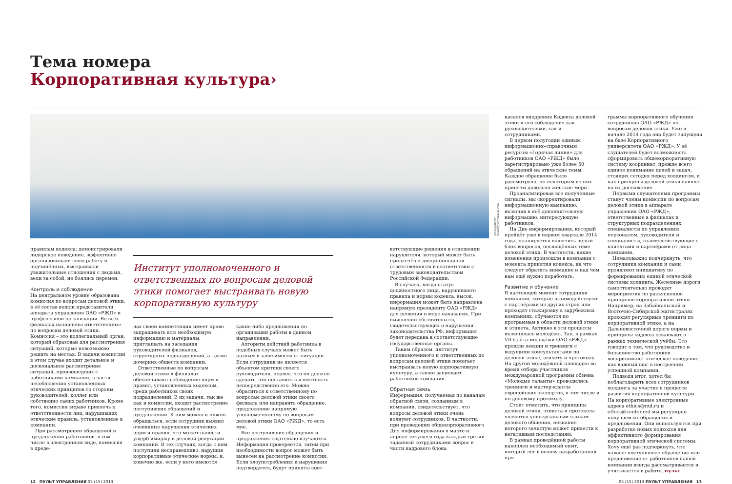Тема номера
Корпоративная культура›
правилам кодекса: демонстрировали лидерское поведение, эффективно организовывали свою работу и подчинённых, выстраивали уважительные отношения с людьми, вели за собой, не боялись перемен.
Контроль и соблюдение
На центральном уровне образована комиссия по вопросам деловой этики, в её состав вошли представители аппарата управления ОАО «РЖД» и профсоюзной организации. Во всех филиалах назначены ответственные по вопросам деловой этики. Комиссия – это коллегиальный орган, который образован для рассмотрения ситуаций, которые невозможно решить на местах. В задачи комиссии в этом случае входит детальное и доскональное рассмотрение ситуаций, произошедших с работниками компании, в части несоблюдения установленных этических принципов со стороны руководителей, коллег или собственно самих работников. Кроме того, комиссия вправе привлечь к ответственности лиц, нарушивших этические правила, установленные в компании.
При рассмотрении обращений и предложений работников, в том числе в электронном виде, комиссия в преде-
Институт уполномоченного и ответственных по вопросам деловой этики помогает выстраивать новую корпоративную культуру
лах своей компетенции имеет право запрашивать всю необходимую информацию и материалы, приглашать на заседания руководителей филиалов, структурных подразделений, а также дочерних обществ компании.
Ответственные по вопросам деловой этики в филиалах обеспечивают соблюдение норм и правил, установленных кодексом, среди работников своих подразделений. В их задачи, так же как и комиссии, входит рассмотрение поступивших обращений и предложений. К ним можно и нужно обращаться, если сотрудник выявил очевидные нарушения этических норм и правил, что может нанести ущерб имиджу и деловой репутации компании. В тех случаях, когда с ним поступили несправедливо, нарушив корпоративные этические нормы, и, конечно же, если у него имеются
какие-либо предложения по организации работы в данном направлении.
Алгоритм действий работника в подобных случаях может быть разным в зависимости от ситуации. Если сотрудник не является объектом критики своего руководителя, первое, что он должен сделать, это поставить в известность непосредственно его. Можно обратиться к ответственному по вопросам деловой этики своего филиала или направить обращение, предложение напрямую уполномоченному по вопросам деловой этики ОАО «РЖД», то есть мне.
Все поступившие обращения и предложения тщательно изучаются. Информация проверяется, затем при необходимости вопрос может быть вынесен на рассмотрение комиссии. Если злоупотребления и нарушения подтвердятся, будут приняты соот-
ветствующие решения в отношении нарушителя, который может быть привлечён к дисциплинарной ответственности в соответствии с трудовым законодательством Российской Федерации.
В случаях, когда статус должностного лица, нарушившего правила и нормы кодекса, высок, информация может быть направлена напрямую президенту ОАО «РЖД» для решения о мере наказания. При выяснении обстоятельств, свидетельствующих о нарушении законодательства РФ, информация будет передана в соответствующие государственные органы.
Таким образом, институт уполномоченного и ответственных по вопросам деловой этики помогает выстраивать новую корпоративную культуру, а также защищает работников компании.
Обратная связь
Информация, получаемая по каналам обратной связи, созданным в компании, свидетельствует, что вопросы деловой этики очень волнуют сотрудников. В частности, при проведении общекорпоративного Дня информирования в марте и апреле текущего года каждый третий заданный сотрудниками вопрос в части кадрового блока
STONE/GETTY IMAGES/FOTOBANK.COM
касался внедрения Кодекса деловой этики и его соблюдения как руководителями, так и сотрудниками.
В первом полугодии единым информационно-справочным ресурсом «Горячая линия» для работников ОАО «РЖД» было зарегистрировано уже более 50 обращений на этические темы. Каждое обращение было рассмотрено, по некоторым из них приняты довольно жёсткие меры.
Проанализировав все полученные сигналы, мы скорректировали информационную кампанию, включив в неё дополнительную информацию, интересующую работников.
На Дне информирования, который пройдёт уже в первом квартале 2014 года, планируется включить целый блок вопросов, посвящённых теме деловой этики. В частности, какие изменения произошли в компании с момента принятия кодекса, на что следует обратить внимание и над чем нам ещё нужно поработать.
Развитие и обучение
В настоящий момент сотрудники компании, которые взаимодействуют с партнёрами из других стран или проходят стажировку в зарубежных компаниях, обучаются по программам в области деловой этики и этикета. Активно в эти процессы включилась молодёжь. Так, в рамках VII Слёта молодёжи ОАО «РЖД» прошли лекции и тренинги с ведущими консультантами по деловой этике, этикету и протоколу. На другой молодёжной площадке во время отбора участников международной программы обмена «Молодые таланты» проводились тренинги и мастер-классы европейских экспертов, в том числе и по деловому протоколу.
Стоит отметить, что принципы деловой этики, этикета и протокола являются универсальным языком делового общения, незнание которого зачастую может привести к негативным последствиям.
В рамках проведённой работы накоплен необходимый опыт, который лёг в основу разработанной про-
граммы корпоративного обучения сотрудников ОАО «РЖД» по вопросам деловой этики. Уже в начале 2014 года она будет запущена на базе Корпоративного университета ОАО «РЖД». У её слушателей будет возможность сформировать общекорпоративную систему координат, прежде всего единое понимание целей и задач, стоящих сегодня перед холдингом, и как принципы деловой этики влияют на их достижение.
Первыми слушателями программы станут члены комиссии по вопросам деловой этики в аппарате управления ОАО «РЖД», ответственные в филиалах и структурных подразделениях, специалисты по управлению персоналом, руководители и специалисты, взаимодействующие с клиентами и партнёрами от лица компании.
Немаловажно подчеркнуть, что сотрудники компании и сами проявляют инициативу по формированию единой этической системы холдинга. Железные дороги самостоятельно проводят мероприятия по разъяснению принципов корпоративной этики. Например, на Забайкальской и Восточно-Сибирской магистралях проходят регулярные тренинги по корпоративной этике, а на Дальневосточной дороге нормы и принципы кодекса осваивают в рамках технической учёбы. Это говорит о том, что руководство и большинство работников воспринимают этическое поведение, как важный шаг в построении успешной компании.
Подводя итог, хотел бы поблагодарить всех сотрудников холдинга за участие в процессе развития корпоративной культуры. На корпоративные электронные адреса ethics@rzd.ru и ethics@center.rzd мы регулярно получаем их обращения и предложения. Они используются при разработке новых подходов для эффективного формирования корпоративной этической системы. Хочу ещё раз подчеркнуть, что каждое поступившее обращение или предложение от работников нашей компании всегда рассматривается и учитывается в работе. пульт
12 ПУЛЬТ УПРАВЛЕНИЯ 05 (15) 2013 05 (15) 2013 ПУЛЬТ УПРАВЛЕНИЯ 13